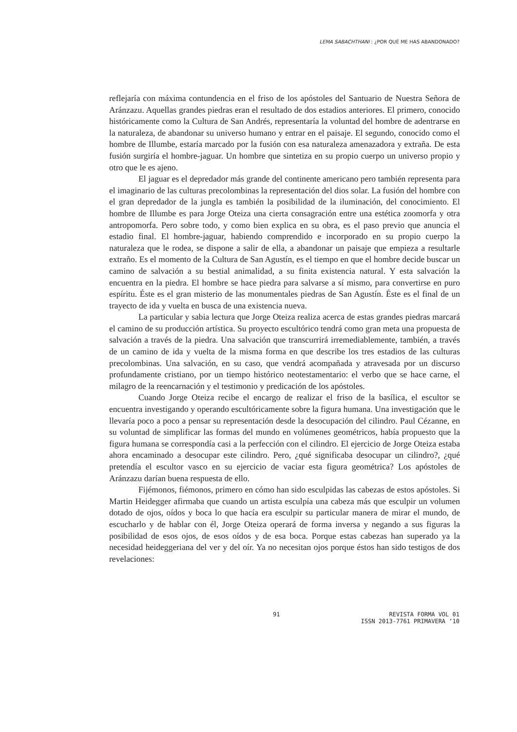LEMA SABACHTHANI : ¿POR QUÉ ME HAS ABANDONADO?
reflejaría con máxima contundencia en el friso de los apóstoles del Santuario de Nuestra Señora de Aránzazu. Aquellas grandes piedras eran el resultado de dos estadios anteriores. El primero, conocido históricamente como la Cultura de San Andrés, representaría la voluntad del hombre de adentrarse en la naturaleza, de abandonar su universo humano y entrar en el paisaje. El segundo, conocido como el hombre de Illumbe, estaría marcado por la fusión con esa naturaleza amenazadora y extraña. De esta fusión surgiría el hombre-jaguar. Un hombre que sintetiza en su propio cuerpo un universo propio y otro que le es ajeno.
El jaguar es el depredador más grande del continente americano pero también representa para el imaginario de las culturas precolombinas la representación del dios solar. La fusión del hombre con el gran depredador de la jungla es también la posibilidad de la iluminación, del conocimiento. El hombre de Illumbe es para Jorge Oteiza una cierta consagración entre una estética zoomorfa y otra antropomorfa. Pero sobre todo, y como bien explica en su obra, es el paso previo que anuncia el estadio final. El hombre-jaguar, habiendo comprendido e incorporado en su propio cuerpo la naturaleza que le rodea, se dispone a salir de ella, a abandonar un paisaje que empieza a resultarle extraño. Es el momento de la Cultura de San Agustín, es el tiempo en que el hombre decide buscar un camino de salvación a su bestial animalidad, a su finita existencia natural. Y esta salvación la encuentra en la piedra. El hombre se hace piedra para salvarse a sí mismo, para convertirse en puro espíritu. Éste es el gran misterio de las monumentales piedras de San Agustín. Éste es el final de un trayecto de ida y vuelta en busca de una existencia nueva.
La particular y sabia lectura que Jorge Oteiza realiza acerca de estas grandes piedras marcará el camino de su producción artística. Su proyecto escultórico tendrá como gran meta una propuesta de salvación a través de la piedra. Una salvación que transcurrirá irremediablemente, también, a través de un camino de ida y vuelta de la misma forma en que describe los tres estadios de las culturas precolombinas. Una salvación, en su caso, que vendrá acompañada y atravesada por un discurso profundamente cristiano, por un tiempo histórico neotestamentario: el verbo que se hace carne, el milagro de la reencarnación y el testimonio y predicación de los apóstoles.
Cuando Jorge Oteiza recibe el encargo de realizar el friso de la basílica, el escultor se encuentra investigando y operando escultóricamente sobre la figura humana. Una investigación que le llevaría poco a poco a pensar su representación desde la desocupación del cilindro. Paul Cézanne, en su voluntad de simplificar las formas del mundo en volúmenes geométricos, había propuesto que la figura humana se correspondía casi a la perfección con el cilindro. El ejercicio de Jorge Oteiza estaba ahora encaminado a desocupar este cilindro. Pero, ¿qué significaba desocupar un cilindro?, ¿qué pretendía el escultor vasco en su ejercicio de vaciar esta figura geométrica? Los apóstoles de Aránzazu darían buena respuesta de ello.
Fijémonos, fiémonos, primero en cómo han sido esculpidas las cabezas de estos apóstoles. Si Martin Heidegger afirmaba que cuando un artista esculpía una cabeza más que esculpir un volumen dotado de ojos, oídos y boca lo que hacía era esculpir su particular manera de mirar el mundo, de escucharlo y de hablar con él, Jorge Oteiza operará de forma inversa y negando a sus figuras la posibilidad de esos ojos, de esos oídos y de esa boca. Porque estas cabezas han superado ya la necesidad heideggeriana del ver y del oír. Ya no necesitan ojos porque éstos han sido testigos de dos revelaciones:
91 REVISTA FORMA VOL 01
ISSN 2013-7761 PRIMAVERA ‘10